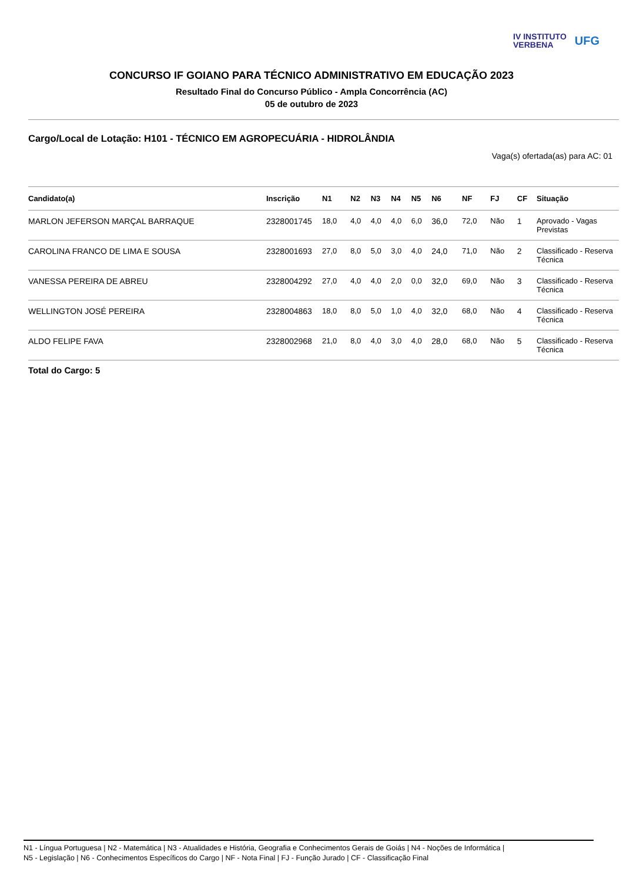IV INSTITUTO
VERBENA
UFG
CONCURSO IF GOIANO PARA TÉCNICO ADMINISTRATIVO EM EDUCAÇÃO 2023
Resultado Final do Concurso Público - Ampla Concorrência (AC)
05 de outubro de 2023
Cargo/Local de Lotação: H101 - TÉCNICO EM AGROPECUÁRIA - HIDROLÂNDIA
Vaga(s) ofertada(as) para AC: 01
| Candidato(a) | Inscrição | N1 | N2 | N3 | N4 | N5 | N6 | NF | FJ | CF | Situação |
| --- | --- | --- | --- | --- | --- | --- | --- | --- | --- | --- | --- |
| MARLON JEFERSON MARÇAL BARRAQUE | 2328001745 | 18,0 | 4,0 | 4,0 | 4,0 | 6,0 | 36,0 | 72,0 | Não | 1 | Aprovado - Vagas Previstas |
| CAROLINA FRANCO DE LIMA E SOUSA | 2328001693 | 27,0 | 8,0 | 5,0 | 3,0 | 4,0 | 24,0 | 71,0 | Não | 2 | Classificado - Reserva Técnica |
| VANESSA PEREIRA DE ABREU | 2328004292 | 27,0 | 4,0 | 4,0 | 2,0 | 0,0 | 32,0 | 69,0 | Não | 3 | Classificado - Reserva Técnica |
| WELLINGTON JOSÉ PEREIRA | 2328004863 | 18,0 | 8,0 | 5,0 | 1,0 | 4,0 | 32,0 | 68,0 | Não | 4 | Classificado - Reserva Técnica |
| ALDO FELIPE FAVA | 2328002968 | 21,0 | 8,0 | 4,0 | 3,0 | 4,0 | 28,0 | 68,0 | Não | 5 | Classificado - Reserva Técnica |
Total do Cargo: 5
N1 - Língua Portuguesa | N2 - Matemática | N3 - Atualidades e História, Geografia e Conhecimentos Gerais de Goiás | N4 - Noções de Informática |
N5 - Legislação | N6 - Conhecimentos Específicos do Cargo | NF - Nota Final | FJ - Função Jurado | CF - Classificação Final